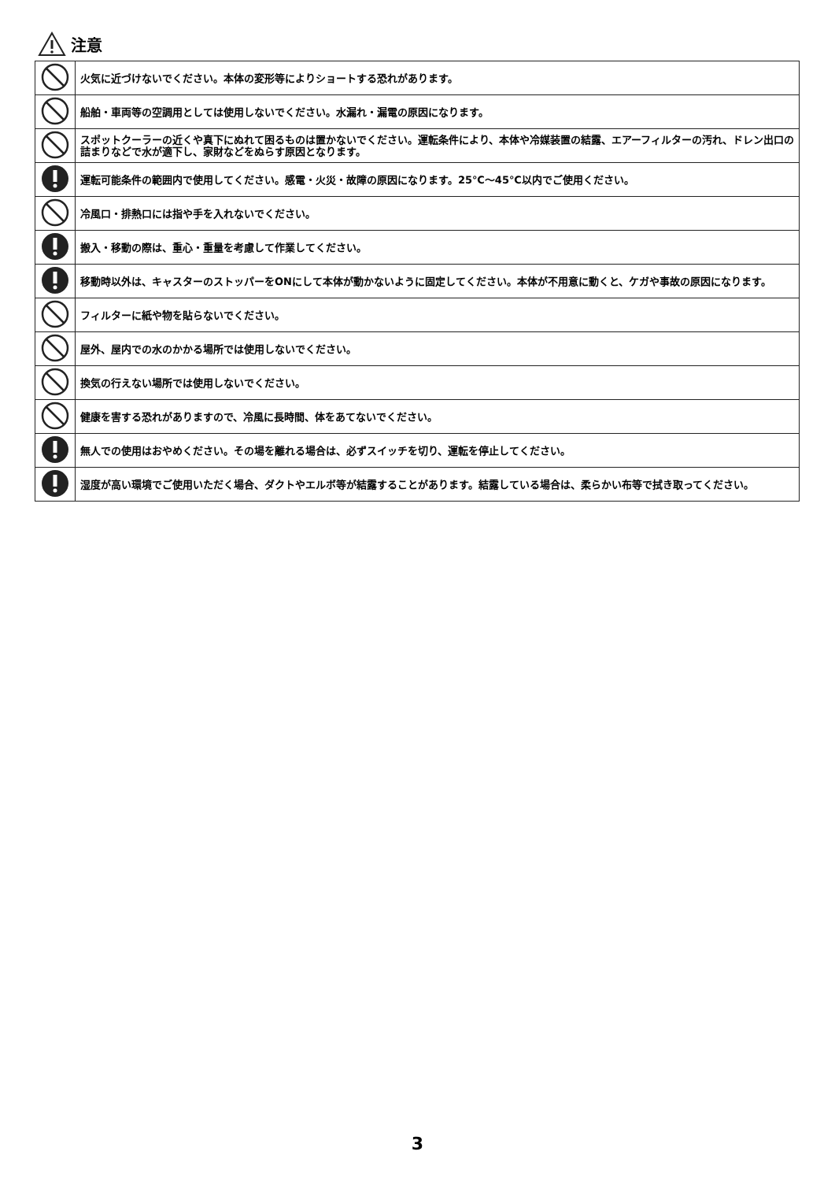注意
| | 火気に近づけないでください。本体の変形等によりショートする恐れがあります。 |
| | 船舶・車両等の空調用としては使用しないでください。水漏れ・漏電の原因になります。 |
| | スポットクーラーの近くや真下にぬれて困るものは置かないでください。運転条件により、本体や冷媒装置の結露、エアーフィルターの汚れ、ドレン出口の詰まりなどで水が適下し、家財などをぬらす原因となります。 |
| | 運転可能条件の範囲内で使用してください。感電・火災・故障の原因になります。25℃〜45℃以内でご使用ください。 |
| | 冷風口・排熱口には指や手を入れないでください。 |
| | 搬入・移動の際は、重心・重量を考慮して作業してください。 |
| | 移動時以外は、キャスターのストッパーをONにして本体が動かないように固定してください。本体が不用意に動くと、ケガや事故の原因になります。 |
| | フィルターに紙や物を貼らないでください。 |
| | 屋外、屋内での水のかかる場所では使用しないでください。 |
| | 換気の行えない場所では使用しないでください。 |
| | 健康を害する恐れがありますので、冷風に長時間、体をあてないでください。 |
| | 無人での使用はおやめください。その場を離れる場合は、必ずスイッチを切り、運転を停止してください。 |
| | 湿度が高い環境でご使用いただく場合、ダクトやエルボ等が結露することがあります。結露している場合は、柔らかい布等で拭き取ってください。 |
3